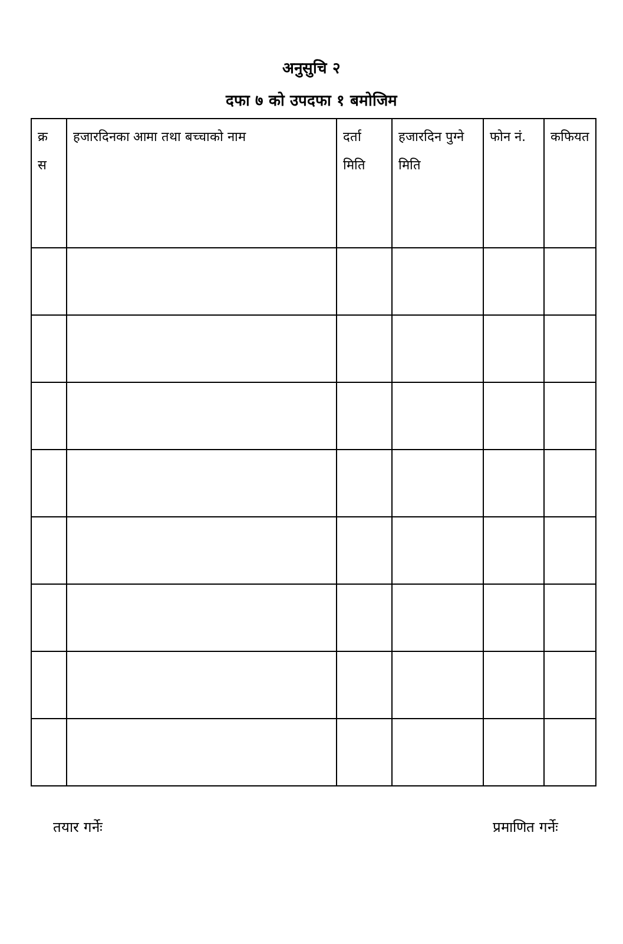अनुसुचि २
दफा ७ को उपदफा १ बमोजिम
| क्र स | हजारदिनका आमा तथा बच्चाको नाम | दर्ता मिति | हजारदिन पुग्ने मिति | फोन नं. | कफियत |
| --- | --- | --- | --- | --- | --- |
तयार गर्नेः प्रमाणित गर्नेः